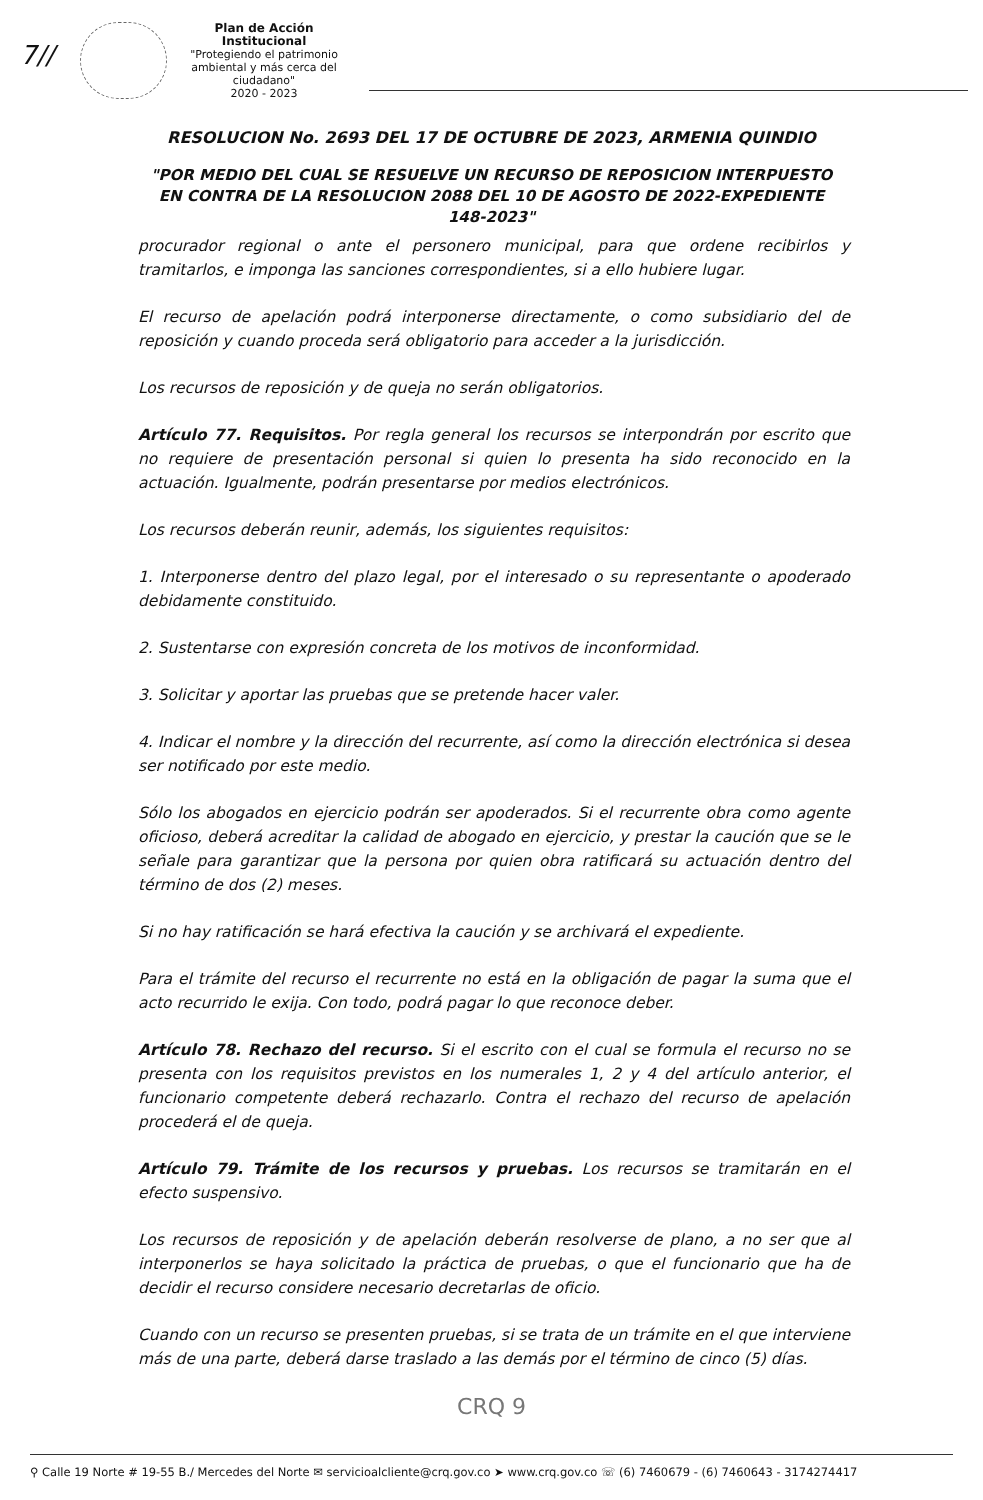7//
Plan de Acción Institucional
"Protegiendo el patrimonio ambiental y más cerca del ciudadano"
2020 - 2023
RESOLUCION No. 2693 DEL 17 DE OCTUBRE DE 2023, ARMENIA QUINDIO
"POR MEDIO DEL CUAL SE RESUELVE UN RECURSO DE REPOSICION INTERPUESTO EN CONTRA DE LA RESOLUCION 2088 DEL 10 DE AGOSTO DE 2022-EXPEDIENTE 148-2023"
procurador regional o ante el personero municipal, para que ordene recibirlos y tramitarlos, e imponga las sanciones correspondientes, si a ello hubiere lugar.
El recurso de apelación podrá interponerse directamente, o como subsidiario del de reposición y cuando proceda será obligatorio para acceder a la jurisdicción.
Los recursos de reposición y de queja no serán obligatorios.
Artículo 77. Requisitos. Por regla general los recursos se interpondrán por escrito que no requiere de presentación personal si quien lo presenta ha sido reconocido en la actuación. Igualmente, podrán presentarse por medios electrónicos.
Los recursos deberán reunir, además, los siguientes requisitos:
1. Interponerse dentro del plazo legal, por el interesado o su representante o apoderado debidamente constituido.
2. Sustentarse con expresión concreta de los motivos de inconformidad.
3. Solicitar y aportar las pruebas que se pretende hacer valer.
4. Indicar el nombre y la dirección del recurrente, así como la dirección electrónica si desea ser notificado por este medio.
Sólo los abogados en ejercicio podrán ser apoderados. Si el recurrente obra como agente oficioso, deberá acreditar la calidad de abogado en ejercicio, y prestar la caución que se le señale para garantizar que la persona por quien obra ratificará su actuación dentro del término de dos (2) meses.
Si no hay ratificación se hará efectiva la caución y se archivará el expediente.
Para el trámite del recurso el recurrente no está en la obligación de pagar la suma que el acto recurrido le exija. Con todo, podrá pagar lo que reconoce deber.
Artículo 78. Rechazo del recurso. Si el escrito con el cual se formula el recurso no se presenta con los requisitos previstos en los numerales 1, 2 y 4 del artículo anterior, el funcionario competente deberá rechazarlo. Contra el rechazo del recurso de apelación procederá el de queja.
Artículo 79. Trámite de los recursos y pruebas. Los recursos se tramitarán en el efecto suspensivo.
Los recursos de reposición y de apelación deberán resolverse de plano, a no ser que al interponerlos se haya solicitado la práctica de pruebas, o que el funcionario que ha de decidir el recurso considere necesario decretarlas de oficio.
Cuando con un recurso se presenten pruebas, si se trata de un trámite en el que interviene más de una parte, deberá darse traslado a las demás por el término de cinco (5) días.
CRQ 9
⚲ Calle 19 Norte # 19-55 B./ Mercedes del Norte ✉ servicioalcliente@crq.gov.co ➤ www.crq.gov.co ☏ (6) 7460679 - (6) 7460643 - 3174274417